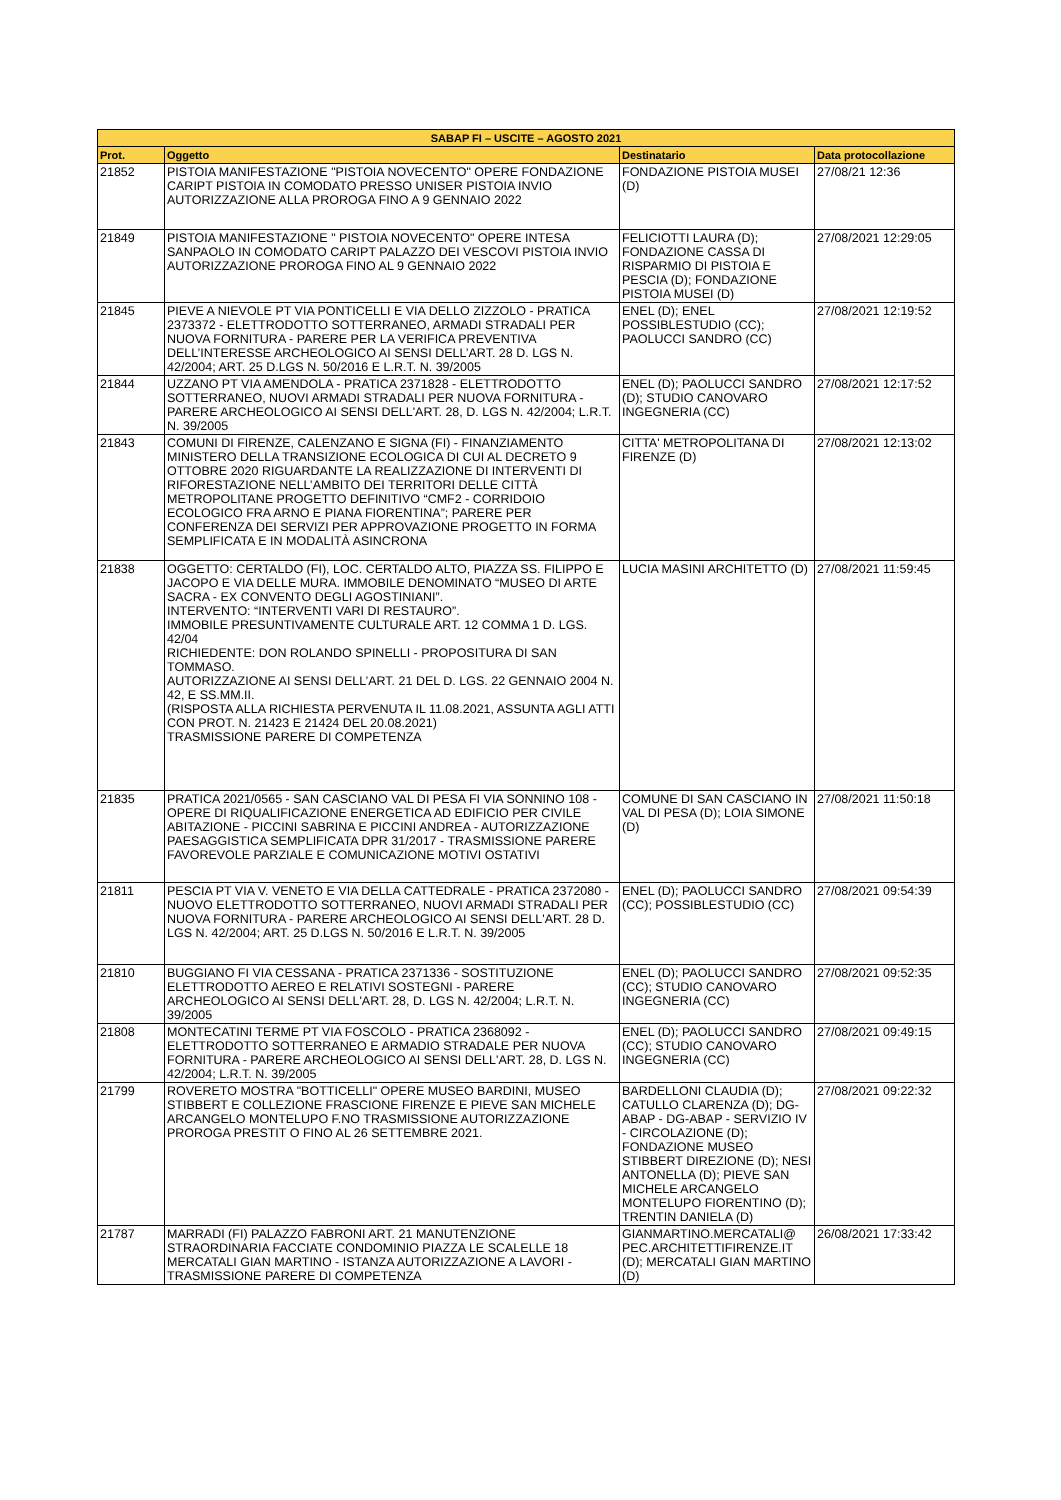| SABAP FI – USCITE – AGOSTO 2021 | | | |
| --- | --- | --- | --- |
| Prot. | Oggetto | Destinatario | Data protocollazione |
| 21852 | PISTOIA MANIFESTAZIONE "PISTOIA NOVECENTO" OPERE FONDAZIONE CARIPT PISTOIA IN COMODATO PRESSO UNISER PISTOIA INVIO AUTORIZZAZIONE ALLA PROROGA FINO A 9 GENNAIO 2022 | FONDAZIONE PISTOIA MUSEI (D) | 27/08/21 12:36 |
| 21849 | PISTOIA MANIFESTAZIONE " PISTOIA NOVECENTO" OPERE INTESA SANPAOLO IN COMODATO CARIPT PALAZZO DEI VESCOVI PISTOIA INVIO AUTORIZZAZIONE PROROGA FINO AL 9 GENNAIO 2022 | FELICIOTTI LAURA (D); FONDAZIONE CASSA DI RISPARMIO DI PISTOIA E PESCIA (D); FONDAZIONE PISTOIA MUSEI (D) | 27/08/2021 12:29:05 |
| 21845 | PIEVE A NIEVOLE PT VIA PONTICELLI E VIA DELLO ZIZZOLO - PRATICA 2373372 - ELETTRODOTTO SOTTERRANEO, ARMADI STRADALI PER NUOVA FORNITURA - PARERE PER LA VERIFICA PREVENTIVA DELL’INTERESSE ARCHEOLOGICO AI SENSI DELL’ART. 28 D. LGS N. 42/2004; ART. 25 D.LGS N. 50/2016 E L.R.T. N. 39/2005 | ENEL (D); ENEL POSSIBLESTUDIO (CC); PAOLUCCI SANDRO (CC) | 27/08/2021 12:19:52 |
| 21844 | UZZANO PT VIA AMENDOLA - PRATICA 2371828 - ELETTRODOTTO SOTTERRANEO, NUOVI ARMADI STRADALI PER NUOVA FORNITURA - PARERE ARCHEOLOGICO AI SENSI DELL'ART. 28, D. LGS N. 42/2004; L.R.T. N. 39/2005 | ENEL (D); PAOLUCCI SANDRO (D); STUDIO CANOVARO INGEGNERIA (CC) | 27/08/2021 12:17:52 |
| 21843 | COMUNI DI FIRENZE, CALENZANO E SIGNA (FI) - FINANZIAMENTO MINISTERO DELLA TRANSIZIONE ECOLOGICA DI CUI AL DECRETO 9 OTTOBRE 2020 RIGUARDANTE LA REALIZZAZIONE DI INTERVENTI DI RIFORESTAZIONE NELL’AMBITO DEI TERRITORI DELLE CITTÀ METROPOLITANE PROGETTO DEFINITIVO “CMF2 - CORRIDOIO ECOLOGICO FRA ARNO E PIANA FIORENTINA”; PARERE PER CONFERENZA DEI SERVIZI PER APPROVAZIONE PROGETTO IN FORMA SEMPLIFICATA E IN MODALITÀ ASINCRONA | CITTA' METROPOLITANA DI FIRENZE (D) | 27/08/2021 12:13:02 |
| 21838 | OGGETTO: CERTALDO (FI), LOC. CERTALDO ALTO, PIAZZA SS. FILIPPO E JACOPO E VIA DELLE MURA. IMMOBILE DENOMINATO “MUSEO DI ARTE SACRA - EX CONVENTO DEGLI AGOSTINIANI”. INTERVENTO: “INTERVENTI VARI DI RESTAURO”. IMMOBILE PRESUNTIVAMENTE CULTURALE ART. 12 COMMA 1 D. LGS. 42/04 RICHIEDENTE: DON ROLANDO SPINELLI - PROPOSITURA DI SAN TOMMASO. AUTORIZZAZIONE AI SENSI DELL’ART. 21 DEL D. LGS. 22 GENNAIO 2004 N. 42, E SS.MM.II. (RISPOSTA ALLA RICHIESTA PERVENUTA IL 11.08.2021, ASSUNTA AGLI ATTI CON PROT. N. 21423 E 21424 DEL 20.08.2021) TRASMISSIONE PARERE DI COMPETENZA | LUCIA MASINI ARCHITETTO (D) | 27/08/2021 11:59:45 |
| 21835 | PRATICA 2021/0565 - SAN CASCIANO VAL DI PESA FI VIA SONNINO 108 - OPERE DI RIQUALIFICAZIONE ENERGETICA AD EDIFICIO PER CIVILE ABITAZIONE - PICCINI SABRINA E PICCINI ANDREA - AUTORIZZAZIONE PAESAGGISTICA SEMPLIFICATA DPR 31/2017 - TRASMISSIONE PARERE FAVOREVOLE PARZIALE E COMUNICAZIONE MOTIVI OSTATIVI | COMUNE DI SAN CASCIANO IN VAL DI PESA (D); LOIA SIMONE (D) | 27/08/2021 11:50:18 |
| 21811 | PESCIA PT VIA V. VENETO E VIA DELLA CATTEDRALE - PRATICA 2372080 - NUOVO ELETTRODOTTO SOTTERRANEO, NUOVI ARMADI STRADALI PER NUOVA FORNITURA - PARERE ARCHEOLOGICO AI SENSI DELL'ART. 28 D. LGS N. 42/2004; ART. 25 D.LGS N. 50/2016 E L.R.T. N. 39/2005 | ENEL (D); PAOLUCCI SANDRO (CC); POSSIBLESTUDIO (CC) | 27/08/2021 09:54:39 |
| 21810 | BUGGIANO FI VIA CESSANA - PRATICA 2371336 - SOSTITUZIONE ELETTRODOTTO AEREO E RELATIVI SOSTEGNI - PARERE ARCHEOLOGICO AI SENSI DELL'ART. 28, D. LGS N. 42/2004; L.R.T. N. 39/2005 | ENEL (D); PAOLUCCI SANDRO (CC); STUDIO CANOVARO INGEGNERIA (CC) | 27/08/2021 09:52:35 |
| 21808 | MONTECATINI TERME PT VIA FOSCOLO - PRATICA 2368092 - ELETTRODOTTO SOTTERRANEO E ARMADIO STRADALE PER NUOVA FORNITURA - PARERE ARCHEOLOGICO AI SENSI DELL'ART. 28, D. LGS N. 42/2004; L.R.T. N. 39/2005 | ENEL (D); PAOLUCCI SANDRO (CC); STUDIO CANOVARO INGEGNERIA (CC) | 27/08/2021 09:49:15 |
| 21799 | ROVERETO MOSTRA "BOTTICELLI" OPERE MUSEO BARDINI, MUSEO STIBBERT E COLLEZIONE FRASCIONE FIRENZE E PIEVE SAN MICHELE ARCANGELO MONTELUPO F.NO TRASMISSIONE AUTORIZZAZIONE PROROGA PRESTIT O FINO AL 26 SETTEMBRE 2021. | BARDELLONI CLAUDIA (D); CATULLO CLARENZA (D); DG-ABAP - DG-ABAP - SERVIZIO IV - CIRCOLAZIONE (D); FONDAZIONE MUSEO STIBBERT DIREZIONE (D); NESI ANTONELLA (D); PIEVE SAN MICHELE ARCANGELO MONTELUPO FIORENTINO (D); TRENTIN DANIELA (D) | 27/08/2021 09:22:32 |
| 21787 | MARRADI (FI) PALAZZO FABRONI ART. 21 MANUTENZIONE STRAORDINARIA FACCIATE CONDOMINIO PIAZZA LE SCALELLE 18 MERCATALI GIAN MARTINO - ISTANZA AUTORIZZAZIONE A LAVORI - TRASMISSIONE PARERE DI COMPETENZA | GIANMARTINO.MERCATALI@ PEC.ARCHITETTIFIRENZE.IT (D); MERCATALI GIAN MARTINO (D) | 26/08/2021 17:33:42 |